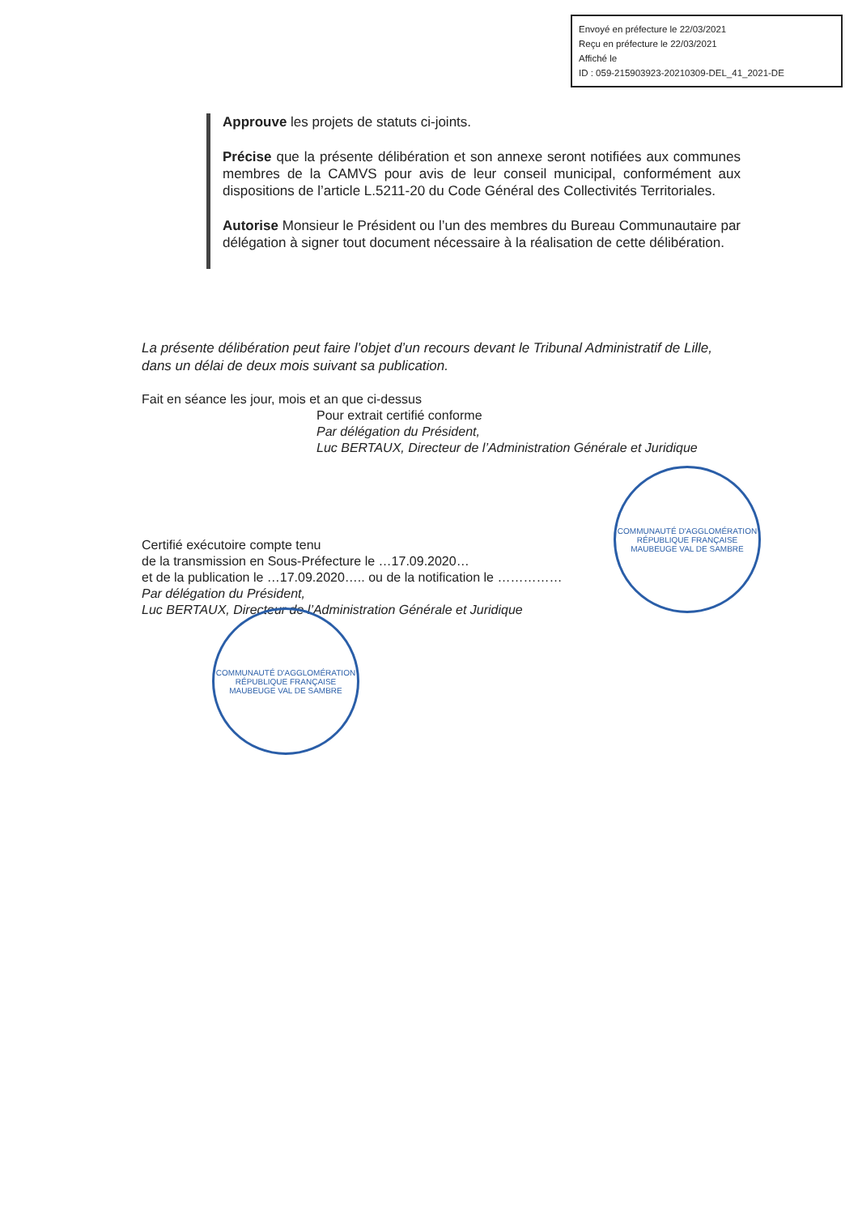Envoyé en préfecture le 22/03/2021
Reçu en préfecture le 22/03/2021
Affiché le
ID : 059-215903923-20210309-DEL_41_2021-DE
Approuve les projets de statuts ci-joints.
Précise que la présente délibération et son annexe seront notifiées aux communes membres de la CAMVS pour avis de leur conseil municipal, conformément aux dispositions de l’article L.5211-20 du Code Général des Collectivités Territoriales.
Autorise Monsieur le Président ou l’un des membres du Bureau Communautaire par délégation à signer tout document nécessaire à la réalisation de cette délibération.
La présente délibération peut faire l’objet d’un recours devant le Tribunal Administratif de Lille, dans un délai de deux mois suivant sa publication.
Fait en séance les jour, mois et an que ci-dessus
Pour extrait certifié conforme
Par délégation du Président,
Luc BERTAUX, Directeur de l’Administration Générale et Juridique
Certifié exécutoire compte tenu
de la transmission en Sous-Préfecture le …17.09.2020…
et de la publication le …17.09.2020….. ou de la notification le ……………
Par délégation du Président,
Luc BERTAUX, Directeur de l’Administration Générale et Juridique
COMMUNAUTÉ D'AGGLOMÉRATION
RÉPUBLIQUE FRANÇAISE
MAUBEUGE VAL DE SAMBRE
COMMUNAUTÉ D'AGGLOMÉRATION
RÉPUBLIQUE FRANÇAISE
MAUBEUGE VAL DE SAMBRE